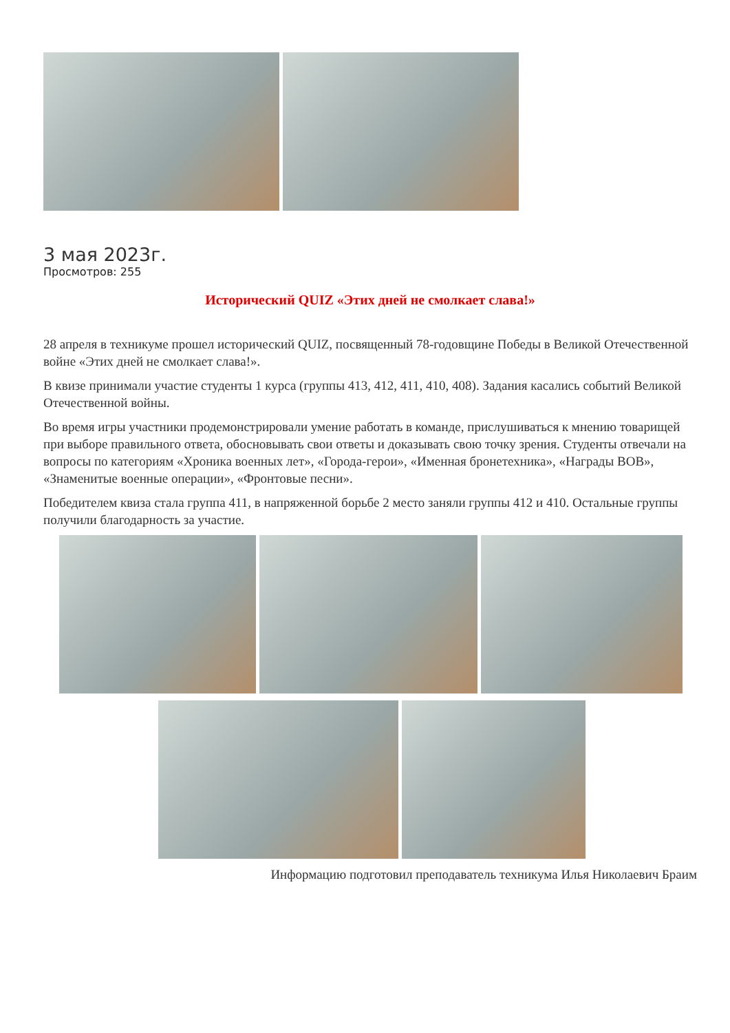3 мая 2023г.
Просмотров: 255
Исторический QUIZ «Этих дней не смолкает слава!»
28 апреля в техникуме прошел исторический QUIZ, посвященный 78-годовщине Победы в Великой Отечественной войне «Этих дней не смолкает слава!».
В квизе принимали участие студенты 1 курса (группы 413, 412, 411, 410, 408). Задания касались событий Великой Отечественной войны.
Во время игры участники продемонстрировали умение работать в команде, прислушиваться к мнению товарищей при выборе правильного ответа, обосновывать свои ответы и доказывать свою точку зрения. Студенты отвечали на вопросы по категориям «Хроника военных лет», «Города-герои», «Именная бронетехника», «Награды ВОВ», «Знаменитые военные операции», «Фронтовые песни».
Победителем квиза стала группа 411, в напряженной борьбе 2 место заняли группы 412 и 410. Остальные группы получили благодарность за участие.
Информацию подготовил преподаватель техникума Илья Николаевич Браим